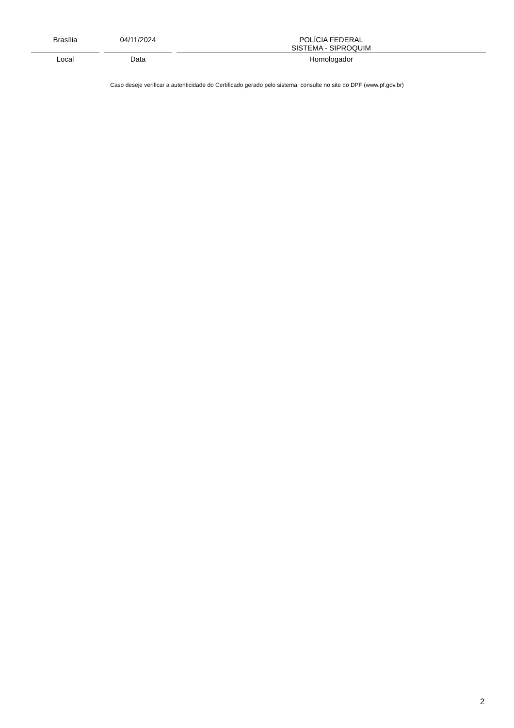Brasília
Local
04/11/2024
Data
POLÍCIA FEDERAL
SISTEMA - SIPROQUIM
Homologador
Caso deseje verificar a autenticidade do Certificado gerado pelo sistema, consulte no site do DPF (www.pf.gov.br)
2